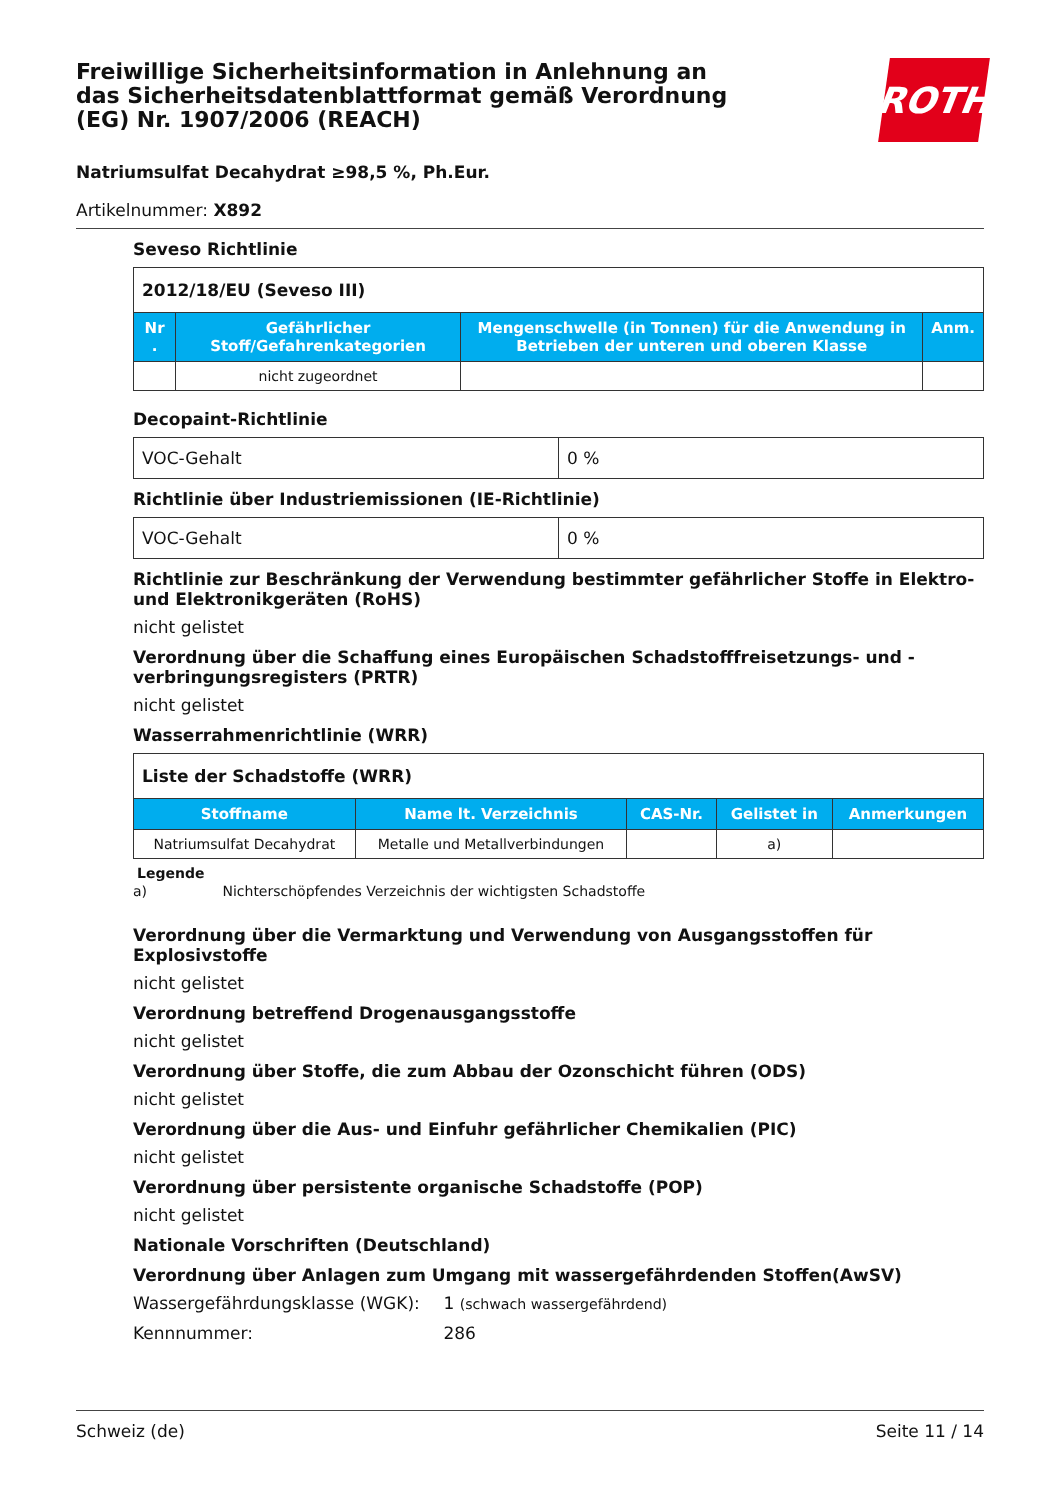Freiwillige Sicherheitsinformation in Anlehnung an das Sicherheitsdatenblattformat gemäß Verordnung (EG) Nr. 1907/2006 (REACH)
ROTH
Natriumsulfat Decahydrat ≥98,5 %, Ph.Eur.
Artikelnummer: X892
Seveso Richtlinie
| 2012/18/EU (Seveso III) | | | |
| Nr . | Gefährlicher Stoff/Gefahrenkategorien | Mengenschwelle (in Tonnen) für die Anwendung in Betrieben der unteren und oberen Klasse | Anm. |
| | nicht zugeordnet | | |
Decopaint-Richtlinie
| VOC-Gehalt | 0 % |
Richtlinie über Industriemissionen (IE-Richtlinie)
| VOC-Gehalt | 0 % |
Richtlinie zur Beschränkung der Verwendung bestimmter gefährlicher Stoffe in Elektro- und Elektronikgeräten (RoHS)
nicht gelistet
Verordnung über die Schaffung eines Europäischen Schadstofffreisetzungs- und -verbringungsregisters (PRTR)
nicht gelistet
Wasserrahmenrichtlinie (WRR)
| Liste der Schadstoffe (WRR) | | | | |
| Stoffname | Name lt. Verzeichnis | CAS-Nr. | Gelistet in | Anmerkungen |
| Natriumsulfat Decahydrat | Metalle und Metallverbindungen | | a) | |
Legende
a) Nichterschöpfendes Verzeichnis der wichtigsten Schadstoffe
Verordnung über die Vermarktung und Verwendung von Ausgangsstoffen für Explosivstoffe
nicht gelistet
Verordnung betreffend Drogenausgangsstoffe
nicht gelistet
Verordnung über Stoffe, die zum Abbau der Ozonschicht führen (ODS)
nicht gelistet
Verordnung über die Aus- und Einfuhr gefährlicher Chemikalien (PIC)
nicht gelistet
Verordnung über persistente organische Schadstoffe (POP)
nicht gelistet
Nationale Vorschriften (Deutschland)
Verordnung über Anlagen zum Umgang mit wassergefährdenden Stoffen(AwSV)
Wassergefährdungsklasse (WGK): 1 (schwach wassergefährdend)
Kennnummer: 286
Schweiz (de) Seite 11 / 14